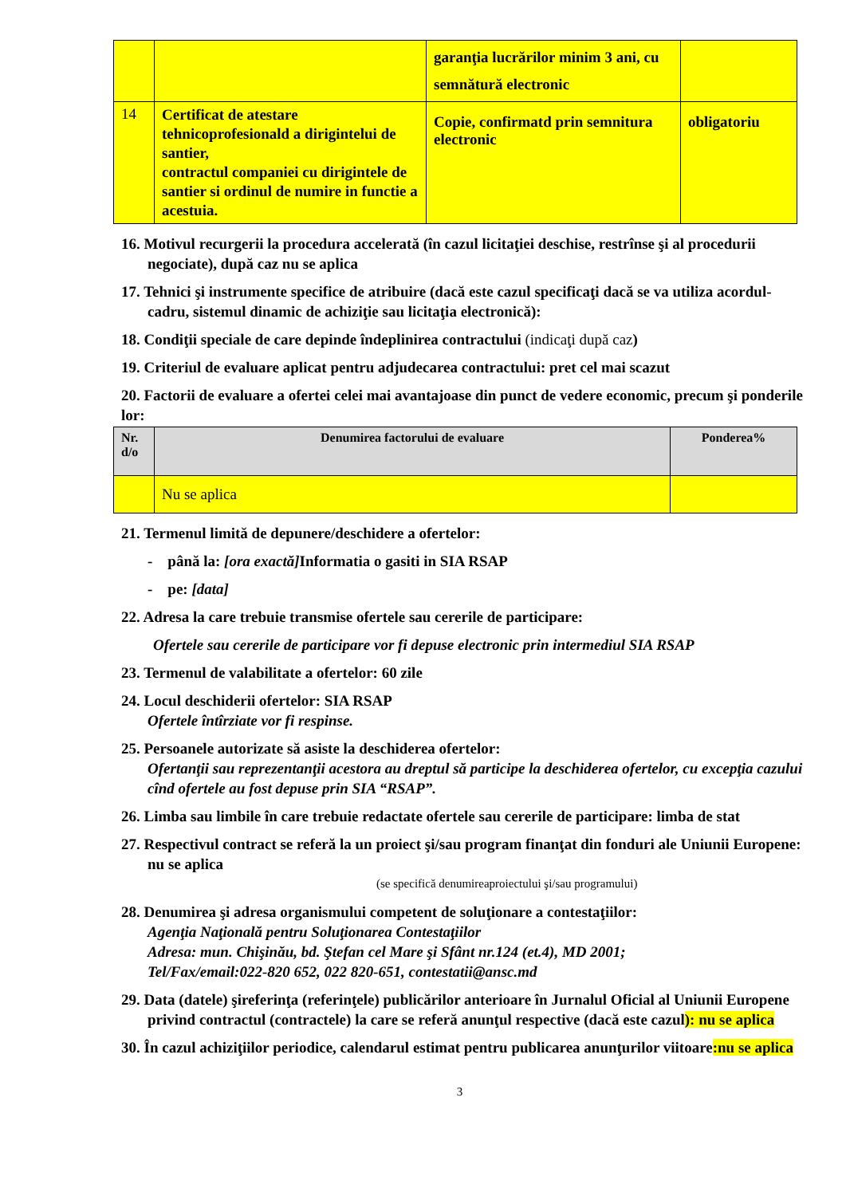| | | garanţia lucrărilor minim 3 ani, cu semnătură electronic | |
| 14 | Certificat de atestare tehnicoprofesionald a dirigintelui de santier, contractul companiei cu dirigintele de santier si ordinul de numire in functie a acestuia. | Copie, confirmatd prin semnitura electronic | obligatoriu |
16. Motivul recurgerii la procedura accelerată (în cazul licitaţiei deschise, restrînse şi al procedurii negociate), după caz nu se aplica
17. Tehnici şi instrumente specifice de atribuire (dacă este cazul specificaţi dacă se va utiliza acordul-cadru, sistemul dinamic de achiziţie sau licitaţia electronică):
18. Condiţii speciale de care depinde îndeplinirea contractului (indicaţi după caz)
19. Criteriul de evaluare aplicat pentru adjudecarea contractului: pret cel mai scazut
20. Factorii de evaluare a ofertei celei mai avantajoase din punct de vedere economic, precum şi ponderile lor:
| Nr. d/o | Denumirea factorului de evaluare | Ponderea% |
| --- | --- | --- |
| | Nu se aplica | |
21. Termenul limită de depunere/deschidere a ofertelor:
- până la: [ora exactă] Informatia o gasiti in SIA RSAP
- pe: [data]
22. Adresa la care trebuie transmise ofertele sau cererile de participare:
Ofertele sau cererile de participare vor fi depuse electronic prin intermediul SIA RSAP
23. Termenul de valabilitate a ofertelor: 60 zile
24. Locul deschiderii ofertelor: SIA RSAP
Ofertele întîrziate vor fi respinse.
25. Persoanele autorizate să asiste la deschiderea ofertelor:
Ofertanţii sau reprezentanţii acestora au dreptul să participe la deschiderea ofertelor, cu excepţia cazului cînd ofertele au fost depuse prin SIA “RSAP”.
26. Limba sau limbile în care trebuie redactate ofertele sau cererile de participare: limba de stat
27. Respectivul contract se referă la un proiect şi/sau program finanţat din fonduri ale Uniunii Europene: nu se aplica
(se specifică denumireaproiectului şi/sau programului)
28. Denumirea şi adresa organismului competent de soluţionare a contestaţiilor:
Agenţia Naţională pentru Soluţionarea Contestaţiilor
Adresa: mun. Chişinău, bd. Ştefan cel Mare şi Sfânt nr.124 (et.4), MD 2001;
Tel/Fax/email:022-820 652, 022 820-651, contestatii@ansc.md
29. Data (datele) şireferinţa (referinţele) publicărilor anterioare în Jurnalul Oficial al Uniunii Europene privind contractul (contractele) la care se referă anunţul respective (dacă este cazul): nu se aplica
30. În cazul achiziţiilor periodice, calendarul estimat pentru publicarea anunţurilor viitoare:nu se aplica
3